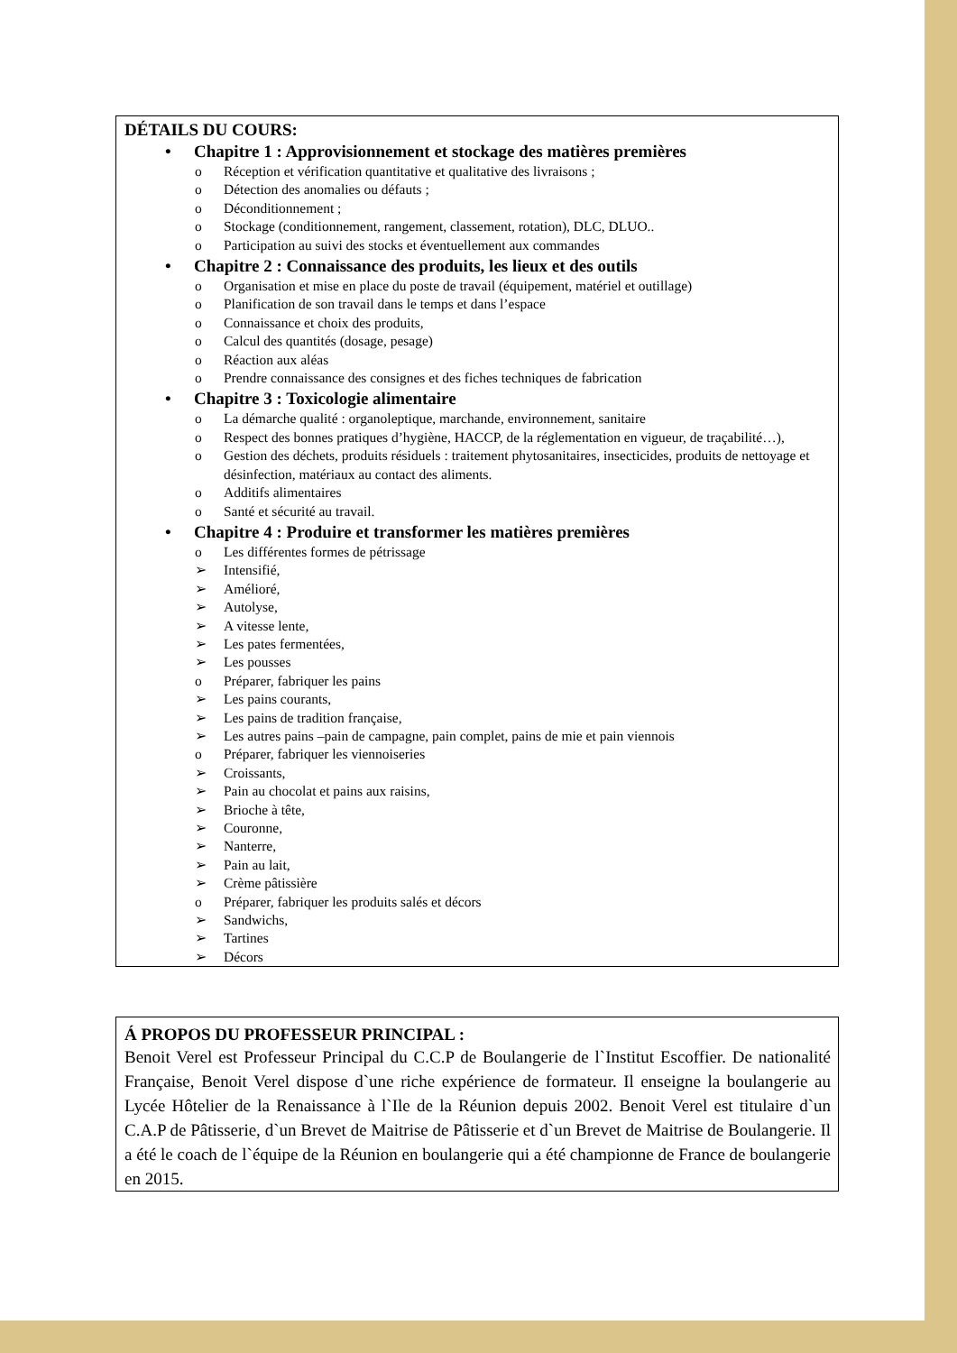DÉTAILS DU COURS:
• Chapitre 1 : Approvisionnement et stockage des matières premières
o Réception et vérification quantitative et qualitative des livraisons ;
o Détection des anomalies ou défauts ;
o Déconditionnement ;
o Stockage (conditionnement, rangement, classement, rotation), DLC, DLUO..
o Participation au suivi des stocks et éventuellement aux commandes
• Chapitre 2 : Connaissance des produits, les lieux et des outils
o Organisation et mise en place du poste de travail (équipement, matériel et outillage)
o Planification de son travail dans le temps et dans l’espace
o Connaissance et choix des produits,
o Calcul des quantités (dosage, pesage)
o Réaction aux aléas
o Prendre connaissance des consignes et des fiches techniques de fabrication
• Chapitre 3 : Toxicologie alimentaire
o La démarche qualité : organoleptique, marchande, environnement, sanitaire
o Respect des bonnes pratiques d’hygiène, HACCP, de la réglementation en vigueur, de traçabilité…),
o Gestion des déchets, produits résiduels : traitement phytosanitaires, insecticides, produits de nettoyage et désinfection, matériaux au contact des aliments.
o Additifs alimentaires
o Santé et sécurité au travail.
• Chapitre 4 : Produire et transformer les matières premières
o Les différentes formes de pétrissage
➢ Intensifié,
➢ Amélioré,
➢ Autolyse,
➢ A vitesse lente,
➢ Les pates fermentées,
➢ Les pousses
o Préparer, fabriquer les pains
➢ Les pains courants,
➢ Les pains de tradition française,
➢ Les autres pains –pain de campagne, pain complet, pains de mie et pain viennois
o Préparer, fabriquer les viennoiseries
➢ Croissants,
➢ Pain au chocolat et pains aux raisins,
➢ Brioche à tête,
➢ Couronne,
➢ Nanterre,
➢ Pain au lait,
➢ Crème pâtissière
o Préparer, fabriquer les produits salés et décors
➢ Sandwichs,
➢ Tartines
➢ Décors
Á PROPOS DU PROFESSEUR PRINCIPAL :
Benoit Verel est Professeur Principal du C.C.P de Boulangerie de l`Institut Escoffier. De nationalité Française, Benoit Verel dispose d`une riche expérience de formateur. Il enseigne la boulangerie au Lycée Hôtelier de la Renaissance à l`Ile de la Réunion depuis 2002. Benoit Verel est titulaire d`un C.A.P de Pâtisserie, d`un Brevet de Maitrise de Pâtisserie et d`un Brevet de Maitrise de Boulangerie. Il a été le coach de l`équipe de la Réunion en boulangerie qui a été championne de France de boulangerie en 2015.